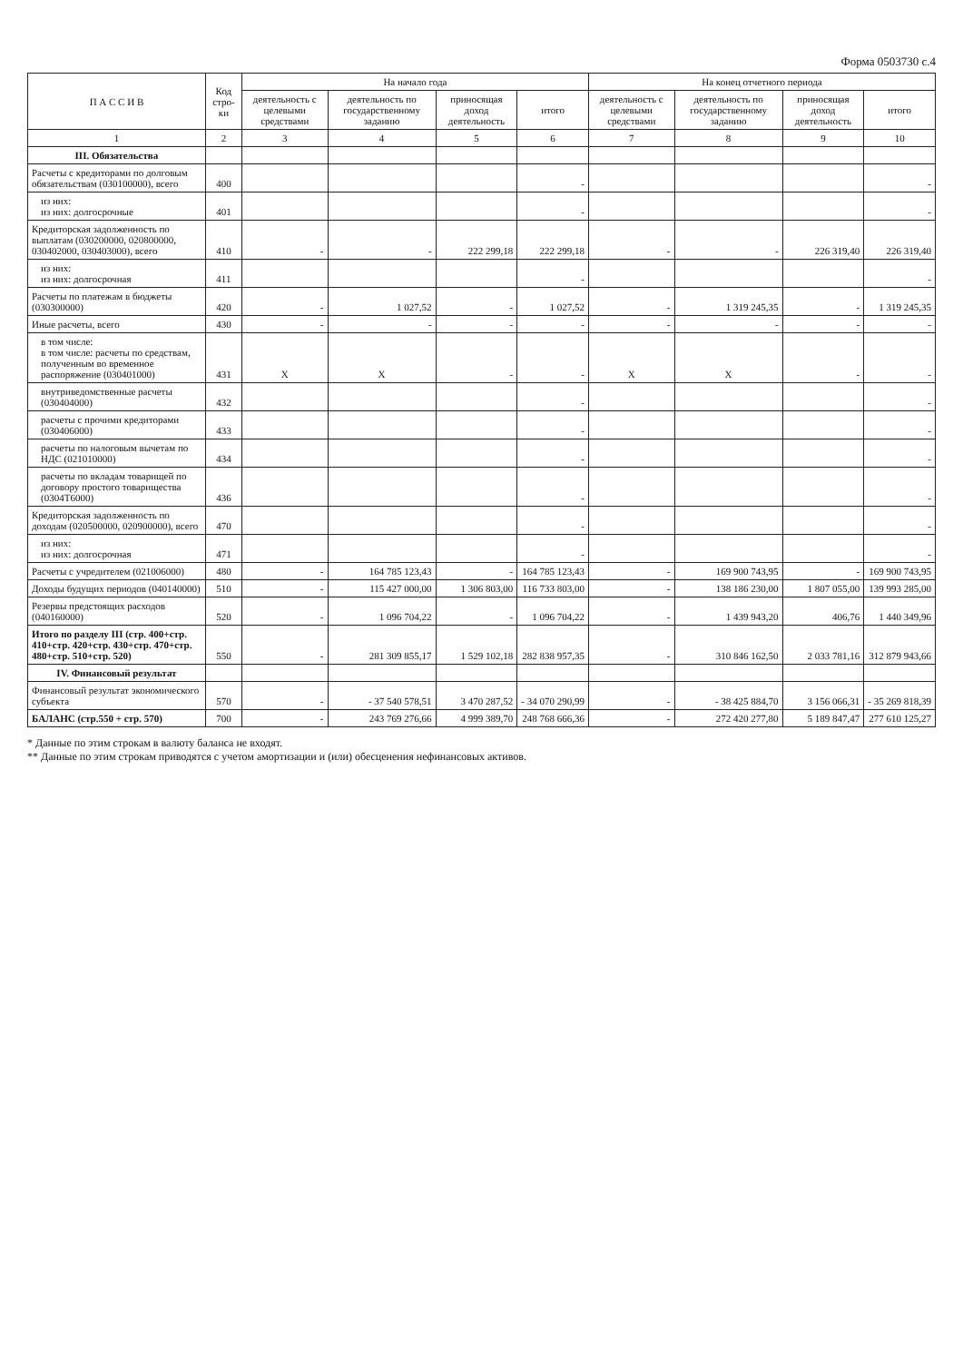Форма 0503730 с.4
| П А С С И В | Код стро-ки | На начало года | | | | На конец отчетного периода | | | |
| --- | --- | --- | --- | --- | --- | --- | --- | --- | --- |
| | | деятельность с целевыми средствами | деятельность по государственному заданию | приносящая доход деятельность | итого | деятельность с целевыми средствами | деятельность по государственному заданию | приносящая доход деятельность | итого |
| 1 | 2 | 3 | 4 | 5 | 6 | 7 | 8 | 9 | 10 |
| III. Обязательства | | | | | | | | | |
| Расчеты с кредиторами по долговым обязательствам (030100000), всего | 400 | | | | - | | | | - |
| из них: из них: долгосрочные | 401 | | | | - | | | | - |
| Кредиторская задолженность по выплатам (030200000, 020800000, 030402000, 030403000), всего | 410 | - | - | 222 299,18 | 222 299,18 | - | - | 226 319,40 | 226 319,40 |
| из них: из них: долгосрочная | 411 | | | | - | | | | - |
| Расчеты по платежам в бюджеты (030300000) | 420 | - | 1 027,52 | - | 1 027,52 | - | 1 319 245,35 | - | 1 319 245,35 |
| Иные расчеты, всего | 430 | - | - | - | - | - | - | - | - |
| в том числе: в том числе: расчеты по средствам, полученным во временное распоряжение (030401000) | 431 | X | X | - | - | X | X | - | - |
| внутриведомственные расчеты (030404000) | 432 | | | | - | | | | - |
| расчеты с прочими кредиторами (030406000) | 433 | | | | - | | | | - |
| расчеты по налоговым вычетам по НДС (021010000) | 434 | | | | - | | | | - |
| расчеты по вкладам товарищей по договору простого товарищества (0304Т6000) | 436 | | | | - | | | | - |
| Кредиторская задолженность по доходам (020500000, 020900000), всего | 470 | | | | - | | | | - |
| из них: из них: долгосрочная | 471 | | | | - | | | | - |
| Расчеты с учредителем (021006000) | 480 | - | 164 785 123,43 | - | 164 785 123,43 | - | 169 900 743,95 | - | 169 900 743,95 |
| Доходы будущих периодов (040140000) | 510 | - | 115 427 000,00 | 1 306 803,00 | 116 733 803,00 | - | 138 186 230,00 | 1 807 055,00 | 139 993 285,00 |
| Резервы предстоящих расходов (040160000) | 520 | - | 1 096 704,22 | - | 1 096 704,22 | - | 1 439 943,20 | 406,76 | 1 440 349,96 |
| Итого по разделу III (стр. 400+стр. 410+стр. 420+стр. 430+стр. 470+стр. 480+стр. 510+стр. 520) | 550 | - | 281 309 855,17 | 1 529 102,18 | 282 838 957,35 | - | 310 846 162,50 | 2 033 781,16 | 312 879 943,66 |
| IV. Финансовый результат | | | | | | | | | |
| Финансовый результат экономического субъекта | 570 | - | - 37 540 578,51 | 3 470 287,52 | - 34 070 290,99 | - | - 38 425 884,70 | 3 156 066,31 | - 35 269 818,39 |
| БАЛАНС (стр.550 + стр. 570) | 700 | - | 243 769 276,66 | 4 999 389,70 | 248 768 666,36 | - | 272 420 277,80 | 5 189 847,47 | 277 610 125,27 |
* Данные по этим строкам в валюту баланса не входят.
** Данные по этим строкам приводятся с учетом амортизации и (или) обесценения нефинансовых активов.